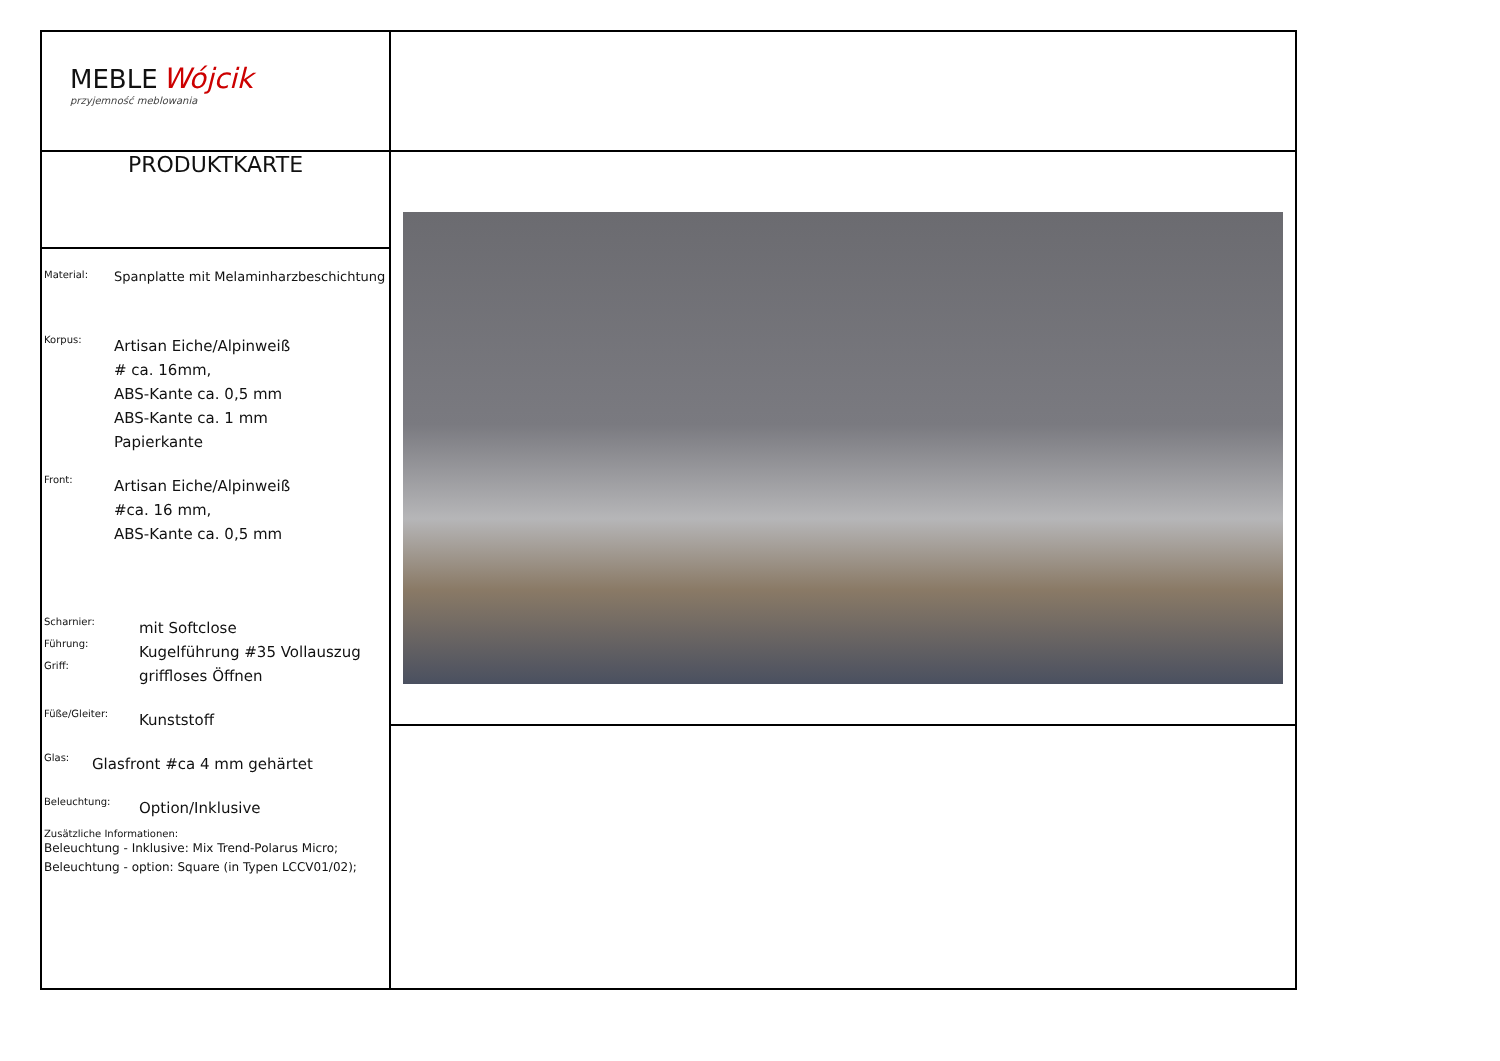| MEBLE Wójcik przyjemność meblowania | |
| PRODUKTKARTE | |
| Material: Spanplatte mit Melaminharzbeschichtung Korpus: Artisan Eiche/Alpinweiß # ca. 16mm, ABS-Kante ca. 0,5 mm ABS-Kante ca. 1 mm Papierkante Front: Artisan Eiche/Alpinweiß #ca. 16 mm, ABS-Kante ca. 0,5 mm Scharnier: Führung: Griff: mit Softclose Kugelführung #35 Vollauszug griffloses Öffnen Füße/Gleiter: Kunststoff Glas: Glasfront #ca 4 mm gehärtet Beleuchtung: Option/Inklusive Zusätzliche Informationen: Beleuchtung - Inklusive: Mix Trend-Polarus Micro; Beleuchtung - option: Square (in Typen LCCV01/02); | |